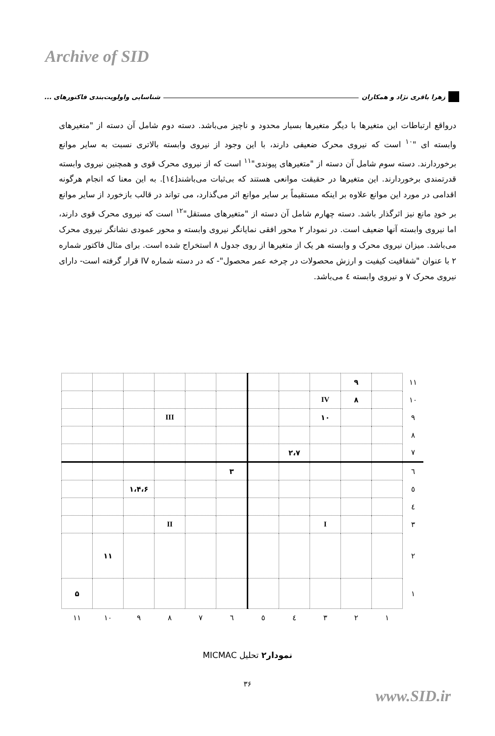Archive of SID
زهرا باقری نژاد و همکاران شناسایی واولویت‌بندی فاکتورهای ...
درواقع ارتباطات این متغیرها با دیگر متغیرها بسیار محدود و ناچیز می‌باشد. دسته دوم شامل آن دسته از "متغیرهای وابسته ای "<sup>۱۰</sup> است که نیروی محرک ضعیفی دارند، با این وجود از نیروی وابسته بالاتری نسبت به سایر موانع برخوردارند. دسته سوم شامل آن دسته از "متغیرهای پیوندی"<sup>۱۱</sup> است که از نیروی محرک قوی و همچنین نیروی وابسته قدرتمندی برخوردارند. این متغیرها در حقیقت موانعی هستند که بی‌ثبات می‌باشند[۱٤]. به این معنا که انجام هرگونه اقدامی در مورد این موانع علاوه بر اینکه مستقیماً بر سایر موانع اثر می‌گذارد، می تواند در قالب بازخورد از سایر موانع بر خودِ مانع نیز اثرگذار باشد. دسته چهارم شامل آن دسته از "متغیرهای مستقل"<sup>۱۲</sup> است که نیروی محرک قوی دارند، اما نیروی وابسته آنها ضعیف است. در نمودار ۲ محور افقی نمایانگر نیروی وابسته و محور عمودی نشانگر نیروی محرک می‌باشد. میزان نیروی محرک و وابسته هر یک از متغیرها از روی جدول ۸ استخراج شده است. برای مثال فاکتور شماره ۲ با عنوان "شفافیت کیفیت و ارزش محصولات در چرخه عمر محصول"- که در دسته شماره IV قرار گرفته است- دارای نیروی محرک ۷ و نیروی وابسته ٤ می‌باشد.
| ۱۱ | | ۹ | | | | | | | | | |
| ۱۰ | | ۸ | IV | | | | | | | | |
| ۹ | | | ۱۰ | | | | | III | | | |
| ۸ | | | | | | | | | | | |
| ۷ | | | | ۲،۷ | | | | | | | |
| ٦ | | | | | | ۳ | | | | | |
| ٥ | | | | | | | | | ۱،۴،۶ | | |
| ٤ | | | | | | | | | | | |
| ۳ | | | I | | | | | II | | | |
| ۲ | | | | | | | | | | ۱۱ | |
| ۱ | | | | | | | | | | | ۵ |
| | ۱ | ۲ | ۳ | ٤ | ٥ | ٦ | ۷ | ۸ | ۹ | ۱۰ | ۱۱ |
نمودار۲ تحلیل MICMAC
۳۶
www.SID.ir